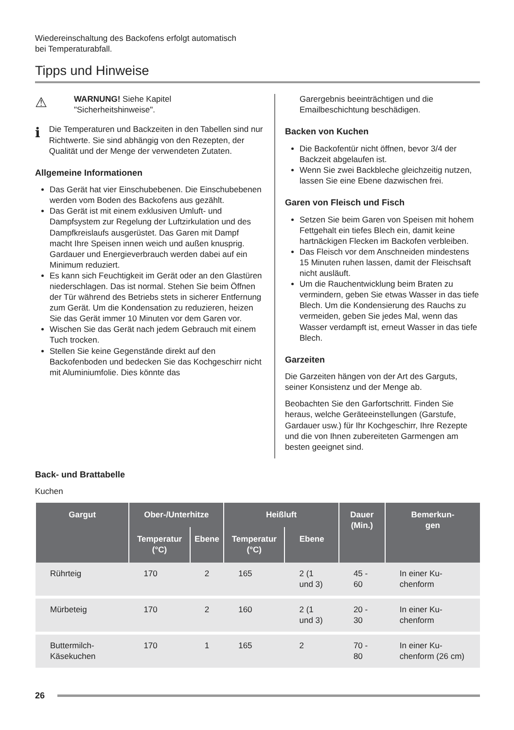Wiedereinschaltung des Backofens erfolgt automatisch
bei Temperaturabfall.
Tipps und Hinweise
⚠
WARNUNG! Siehe Kapitel
"Sicherheitshinweise".
ℹ
Die Temperaturen und Backzeiten in den Tabellen sind nur Richtwerte. Sie sind abhängig von den Rezepten, der Qualität und der Menge der verwendeten Zutaten.
Allgemeine Informationen
Das Gerät hat vier Einschubebenen. Die Einschubebenen werden vom Boden des Backofens aus gezählt.
Das Gerät ist mit einem exklusiven Umluft- und Dampfsystem zur Regelung der Luftzirkulation und des Dampfkreislaufs ausgerüstet. Das Garen mit Dampf macht Ihre Speisen innen weich und außen knusprig. Gardauer und Energieverbrauch werden dabei auf ein Minimum reduziert.
Es kann sich Feuchtigkeit im Gerät oder an den Glastüren niederschlagen. Das ist normal. Stehen Sie beim Öffnen der Tür während des Betriebs stets in sicherer Entfernung zum Gerät. Um die Kondensation zu reduzieren, heizen Sie das Gerät immer 10 Minuten vor dem Garen vor.
Wischen Sie das Gerät nach jedem Gebrauch mit einem Tuch trocken.
Stellen Sie keine Gegenstände direkt auf den Backofenboden und bedecken Sie das Kochgeschirr nicht mit Aluminiumfolie. Dies könnte das
Garergebnis beeinträchtigen und die Emailbeschichtung beschädigen.
Backen von Kuchen
Die Backofentür nicht öffnen, bevor 3/4 der Backzeit abgelaufen ist.
Wenn Sie zwei Backbleche gleichzeitig nutzen, lassen Sie eine Ebene dazwischen frei.
Garen von Fleisch und Fisch
Setzen Sie beim Garen von Speisen mit hohem Fettgehalt ein tiefes Blech ein, damit keine hartnäckigen Flecken im Backofen verbleiben.
Das Fleisch vor dem Anschneiden mindestens 15 Minuten ruhen lassen, damit der Fleischsaft nicht ausläuft.
Um die Rauchentwicklung beim Braten zu vermindern, geben Sie etwas Wasser in das tiefe Blech. Um die Kondensierung des Rauchs zu vermeiden, geben Sie jedes Mal, wenn das Wasser verdampft ist, erneut Wasser in das tiefe Blech.
Garzeiten
Die Garzeiten hängen von der Art des Garguts, seiner Konsistenz und der Menge ab.
Beobachten Sie den Garfortschritt. Finden Sie heraus, welche Geräteeinstellungen (Garstufe, Gardauer usw.) für Ihr Kochgeschirr, Ihre Rezepte und die von Ihnen zubereiteten Garmengen am besten geeignet sind.
Back- und Brattabelle
Kuchen
| Gargut | Ober-/Unterhitze | | Heißluft | | Dauer (Min.) | Bemerkun- gen |
| --- | --- | --- | --- | --- | --- | --- |
| | Temperatur (°C) | Ebene | Temperatur (°C) | Ebene | | |
| Rührteig | 170 | 2 | 165 | 2 (1 und 3) | 45 - 60 | In einer Ku-chenform |
| Mürbeteig | 170 | 2 | 160 | 2 (1 und 3) | 20 - 30 | In einer Ku-chenform |
| Buttermilch-Käsekuchen | 170 | 1 | 165 | 2 | 70 - 80 | In einer Ku-chenform (26 cm) |
26